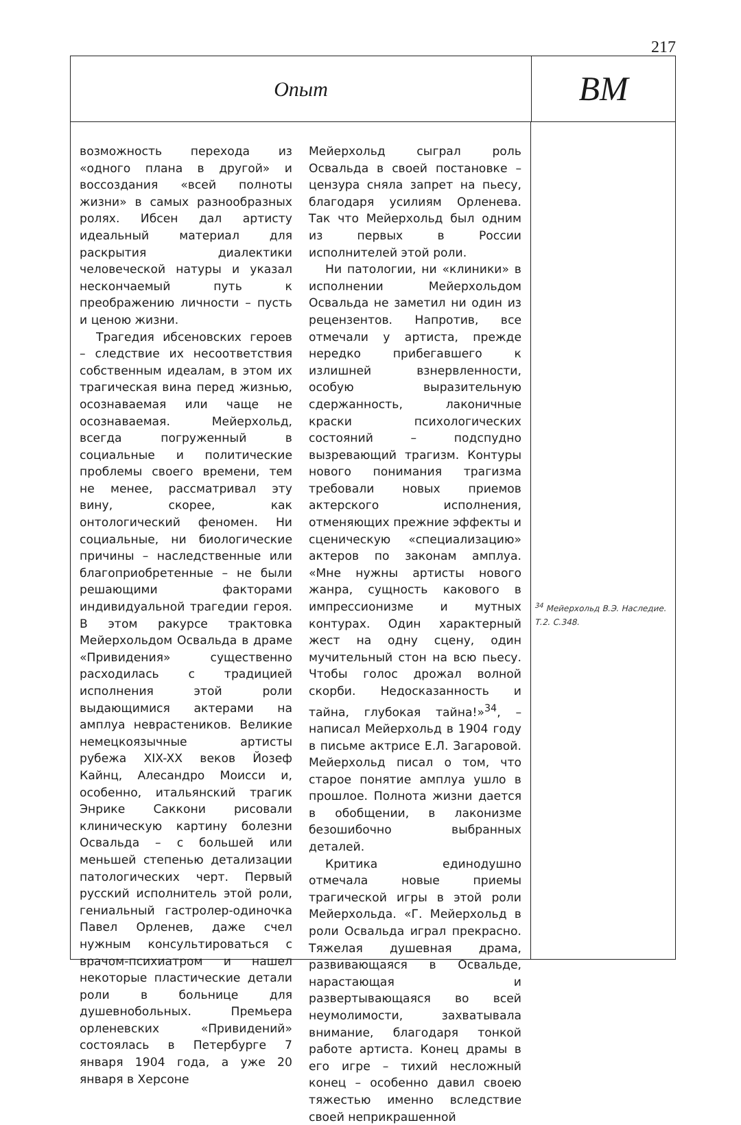217
Опыт
ВМ
возможность перехода из «одного плана в другой» и воссоздания «всей полноты жизни» в самых разнообразных ролях. Ибсен дал артисту идеальный материал для раскрытия диалектики человеческой натуры и указал нескончаемый путь к преображению личности – пусть и ценою жизни.
Трагедия ибсеновских героев – следствие их несоответствия собственным идеалам, в этом их трагическая вина перед жизнью, осознаваемая или чаще не осознаваемая. Мейерхольд, всегда погруженный в социальные и политические проблемы своего времени, тем не менее, рассматривал эту вину, скорее, как онтологический феномен. Ни социальные, ни биологические причины – наследственные или благоприобретенные – не были решающими факторами индивидуальной трагедии героя. В этом ракурсе трактовка Мейерхольдом Освальда в драме «Привидения» существенно расходилась с традицией исполнения этой роли выдающимися актерами на амплуа неврастеников. Великие немецкоязычные артисты рубежа XIX-XX веков Йозеф Кайнц, Алесандро Моисси и, особенно, итальянский трагик Энрике Саккони рисовали клиническую картину болезни Освальда – с большей или меньшей степенью детализации патологических черт. Первый русский исполнитель этой роли, гениальный гастролер-одиночка Павел Орленев, даже счел нужным консультироваться с врачом-психиатром и нашел некоторые пластические детали роли в больнице для душевнобольных. Премьера орленевских «Привидений» состоялась в Петербурге 7 января 1904 года, а уже 20 января в Херсоне
Мейерхольд сыграл роль Освальда в своей постановке – цензура сняла запрет на пьесу, благодаря усилиям Орленева. Так что Мейерхольд был одним из первых в России исполнителей этой роли.
Ни патологии, ни «клиники» в исполнении Мейерхольдом Освальда не заметил ни один из рецензентов. Напротив, все отмечали у артиста, прежде нередко прибегавшего к излишней взнервленности, особую выразительную сдержанность, лаконичные краски психологических состояний – подспудно вызревающий трагизм. Контуры нового понимания трагизма требовали новых приемов актерского исполнения, отменяющих прежние эффекты и сценическую «специализацию» актеров по законам амплуа. «Мне нужны артисты нового жанра, сущность какового в импрессионизме и мутных контурах. Один характерный жест на одну сцену, один мучительный стон на всю пьесу. Чтобы голос дрожал волной скорби. Недосказанность и тайна, глубокая тайна!»<sup>34</sup>, – написал Мейерхольд в 1904 году в письме актрисе Е.Л. Загаровой. Мейерхольд писал о том, что старое понятие амплуа ушло в прошлое. Полнота жизни дается в обобщении, в лаконизме безошибочно выбранных деталей.
Критика единодушно отмечала новые приемы трагической игры в этой роли Мейерхольда. «Г. Мейерхольд в роли Освальда играл прекрасно. Тяжелая душевная драма, развивающаяся в Освальде, нарастающая и развертывающаяся во всей неумолимости, захватывала внимание, благодаря тонкой работе артиста. Конец драмы в его игре – тихий несложный конец – особенно давил своею тяжестью именно вследствие своей неприкрашенной
<sup>34</sup> Мейерхольд В.Э. Наследие. Т.2. С.348.